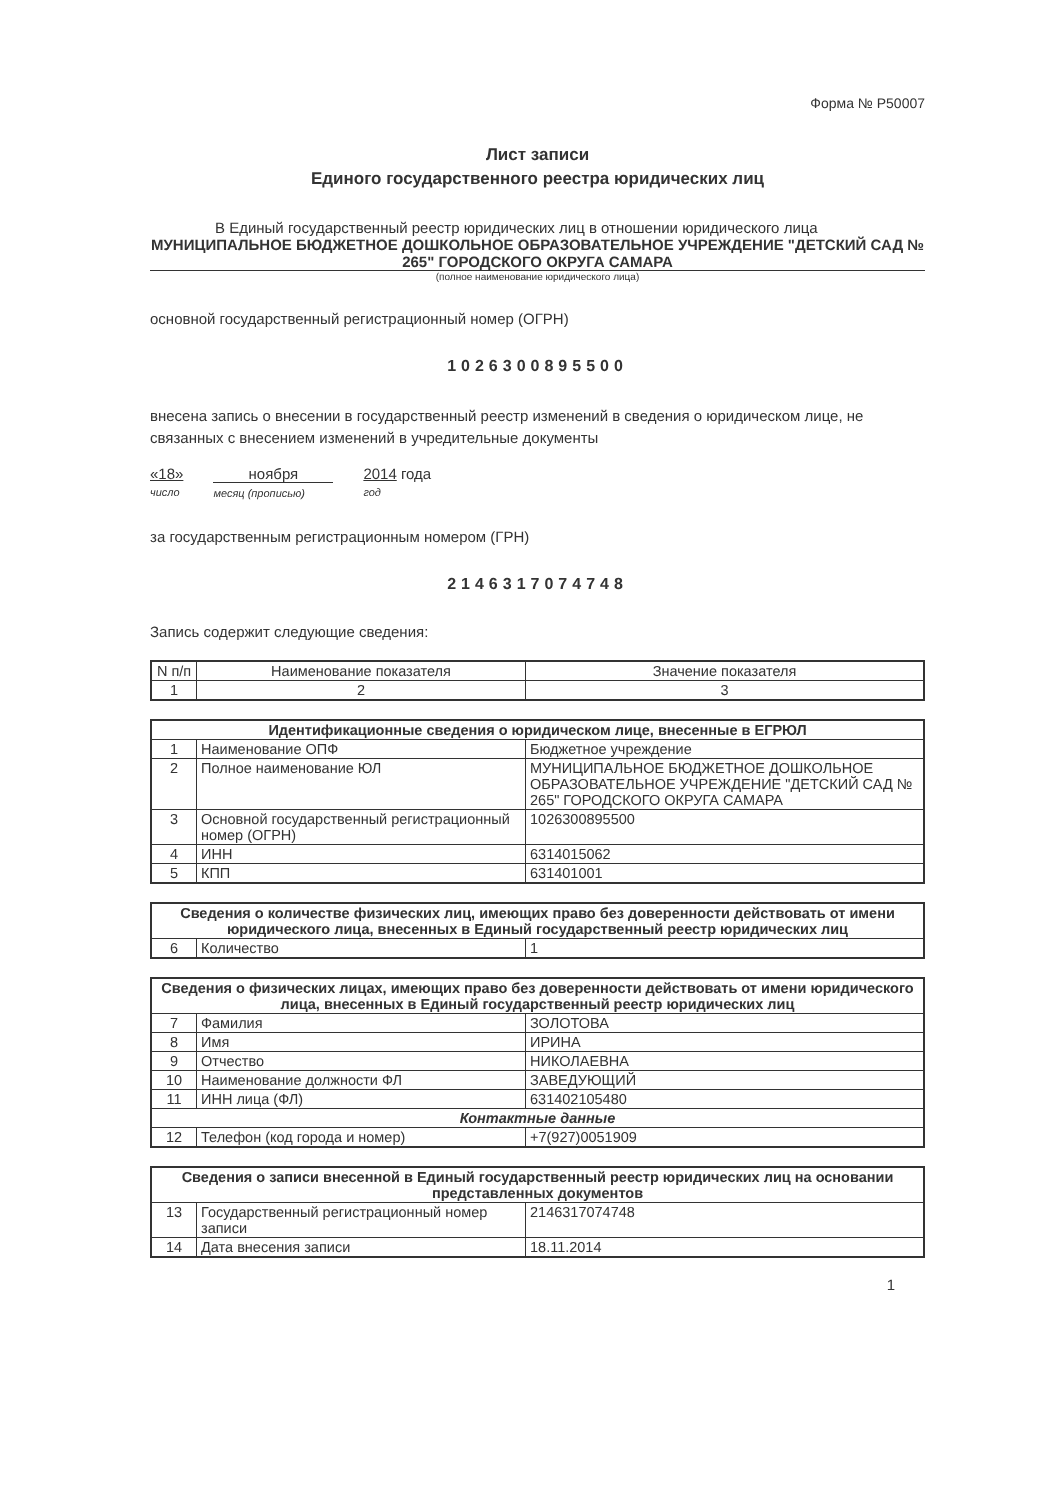Форма № Р50007
Лист записи
Единого государственного реестра юридических лиц
В Единый государственный реестр юридических лиц в отношении юридического лица
МУНИЦИПАЛЬНОЕ БЮДЖЕТНОЕ ДОШКОЛЬНОЕ ОБРАЗОВАТЕЛЬНОЕ УЧРЕЖДЕНИЕ "ДЕТСКИЙ САД № 265" ГОРОДСКОГО ОКРУГА САМАРА
(полное наименование юридического лица)
основной государственный регистрационный номер (ОГРН)
1026300895500
внесена запись о внесении в государственный реестр изменений в сведения о юридическом лице, не связанных с внесением изменений в учредительные документы
«18»
число
ноября
месяц (прописью)
2014 года
год
за государственным регистрационным номером (ГРН)
2146317074748
Запись содержит следующие сведения:
| N п/п | Наименование показателя | Значение показателя |
| 1 | 2 | 3 |
| Идентификационные сведения о юридическом лице, внесенные в ЕГРЮЛ | | |
| --- | --- | --- |
| 1 | Наименование ОПФ | Бюджетное учреждение |
| 2 | Полное наименование ЮЛ | МУНИЦИПАЛЬНОЕ БЮДЖЕТНОЕ ДОШКОЛЬНОЕ ОБРАЗОВАТЕЛЬНОЕ УЧРЕЖДЕНИЕ "ДЕТСКИЙ САД № 265" ГОРОДСКОГО ОКРУГА САМАРА |
| 3 | Основной государственный регистрационный номер (ОГРН) | 1026300895500 |
| 4 | ИНН | 6314015062 |
| 5 | КПП | 631401001 |
| Сведения о количестве физических лиц, имеющих право без доверенности действовать от имени юридического лица, внесенных в Единый государственный реестр юридических лиц | | |
| --- | --- | --- |
| 6 | Количество | 1 |
| Сведения о физических лицах, имеющих право без доверенности действовать от имени юридического лица, внесенных в Единый государственный реестр юридических лиц | | |
| --- | --- | --- |
| 7 | Фамилия | ЗОЛОТОВА |
| 8 | Имя | ИРИНА |
| 9 | Отчество | НИКОЛАЕВНА |
| 10 | Наименование должности ФЛ | ЗАВЕДУЮЩИЙ |
| 11 | ИНН лица (ФЛ) | 631402105480 |
| Контактные данные | | |
| 12 | Телефон (код города и номер) | +7(927)0051909 |
| Сведения о записи внесенной в Единый государственный реестр юридических лиц на основании представленных документов | | |
| --- | --- | --- |
| 13 | Государственный регистрационный номер записи | 2146317074748 |
| 14 | Дата внесения записи | 18.11.2014 |
1